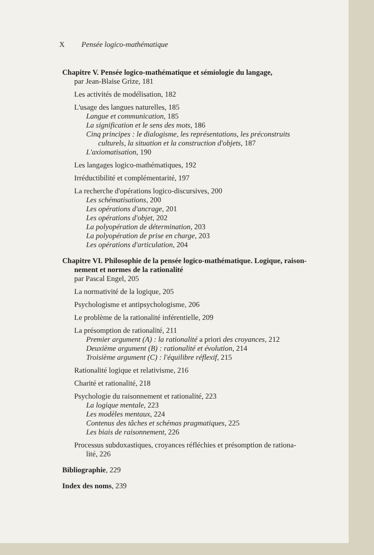X Pensée logico-mathématique
Chapitre V. Pensée logico-mathématique et sémiologie du langage,
par Jean-Blaise Grize, 181
Les activités de modélisation, 182
L'usage des langues naturelles, 185
Langue et communication, 185
La signification et le sens des mots, 186
Cinq principes : le dialogisme, les représentations, les préconstruits
culturels, la situation et la construction d'objets, 187
L'axiomatisation, 190
Les langages logico-mathématiques, 192
Irréductibilité et complémentarité, 197
La recherche d'opérations logico-discursives, 200
Les schématisations, 200
Les opérations d'ancrage, 201
Les opérations d'objet, 202
La polyopération de détermination, 203
La polyopération de prise en charge, 203
Les opérations d'articulation, 204
Chapitre VI. Philosophie de la pensée logico-mathématique. Logique, raison-
nement et normes de la rationalité
par Pascal Engel, 205
La normativité de la logique, 205
Psychologisme et antipsychologisme, 206
Le problème de la rationalité inférentielle, 209
La présomption de rationalité, 211
Premier argument (A) : la rationalité a priori des croyances, 212
Deuxième argument (B) : rationalité et évolution, 214
Troisième argument (C) : l'équilibre réflexif, 215
Rationalité logique et relativisme, 216
Charité et rationalité, 218
Psychologie du raisonnement et rationalité, 223
La logique mentale, 223
Les modèles mentaux, 224
Contenus des tâches et schémas pragmatiques, 225
Les biais de raisonnement, 226
Processus subdoxastiques, croyances réfléchies et présomption de rationa-
lité, 226
Bibliographie, 229
Index des noms, 239